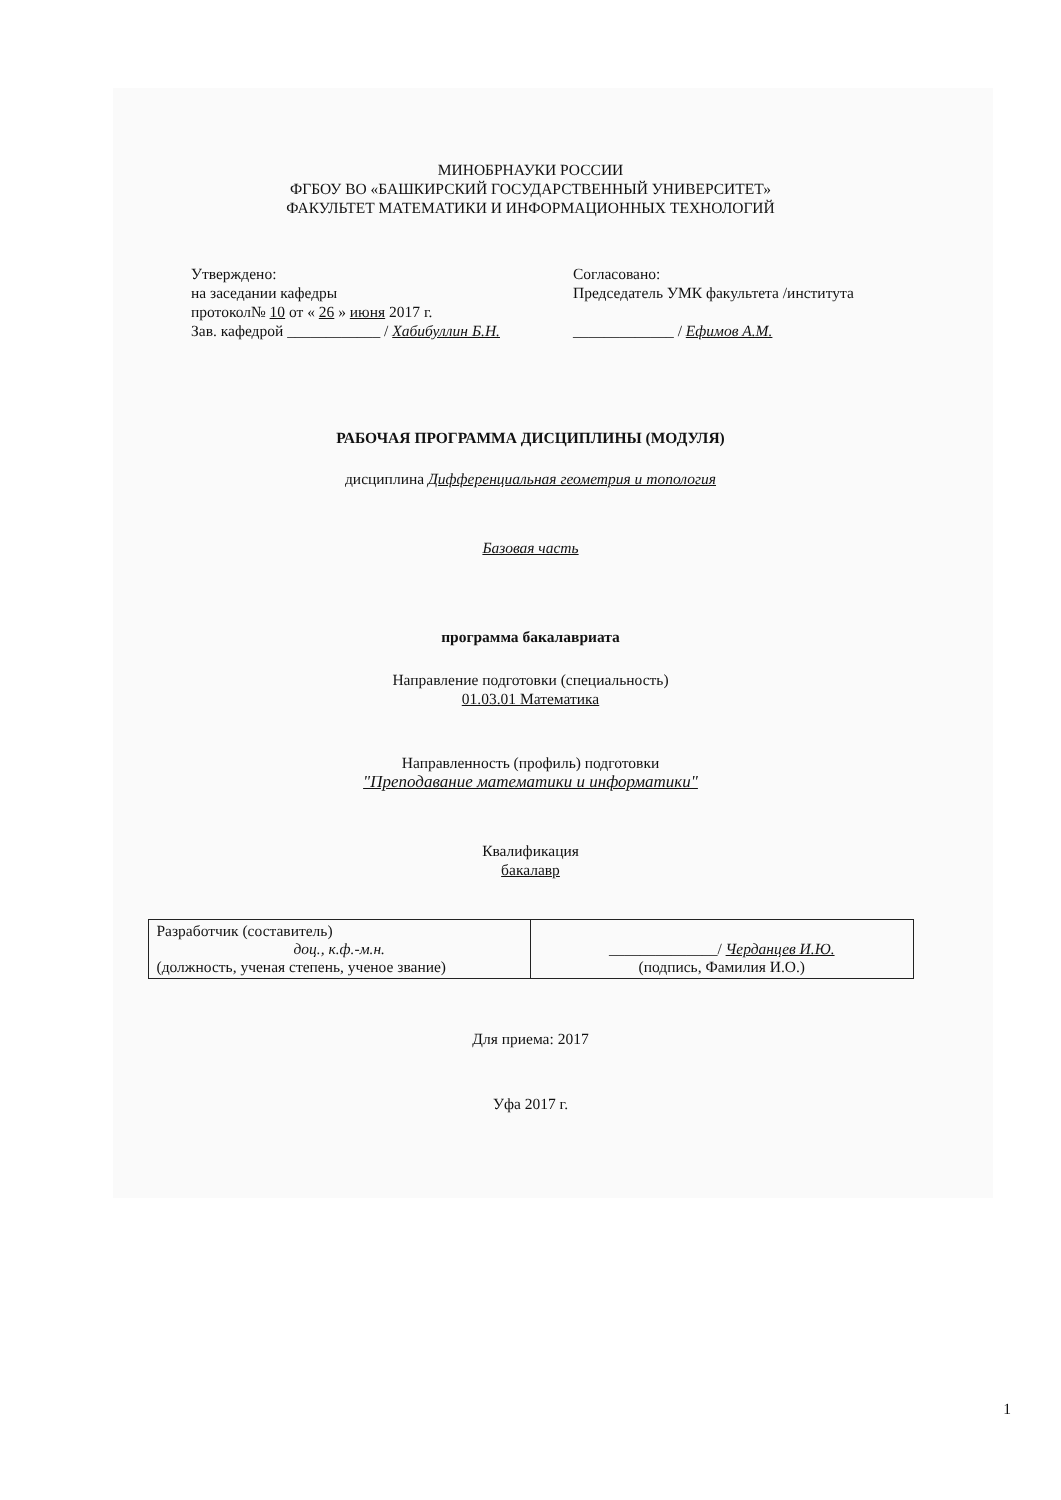МИНОБРНАУКИ РОССИИ
ФГБОУ ВО «БАШКИРСКИЙ ГОСУДАРСТВЕННЫЙ УНИВЕРСИТЕТ»
ФАКУЛЬТЕТ МАТЕМАТИКИ И ИНФОРМАЦИОННЫХ ТЕХНОЛОГИЙ
Утверждено:
на заседании кафедры
протокол№ 10 от « 26 » июня 2017 г.
Зав. кафедрой ____________ / Хабибуллин Б.Н.
Согласовано:
Председатель УМК факультета /института
_____________ / Ефимов А.М.
РАБОЧАЯ ПРОГРАММА ДИСЦИПЛИНЫ (МОДУЛЯ)
дисциплина Дифференциальная геометрия и топология
Базовая часть
программа бакалавриата
Направление подготовки (специальность)
01.03.01 Математика
Направленность (профиль) подготовки
"Преподавание математики и информатики"
Квалификация
бакалавр
| Разработчик (составитель) доц., к.ф.-м.н. (должность, ученая степень, ученое звание) | ______________/ Черданцев И.Ю. (подпись, Фамилия И.О.) |
Для приема: 2017
Уфа 2017 г.
1